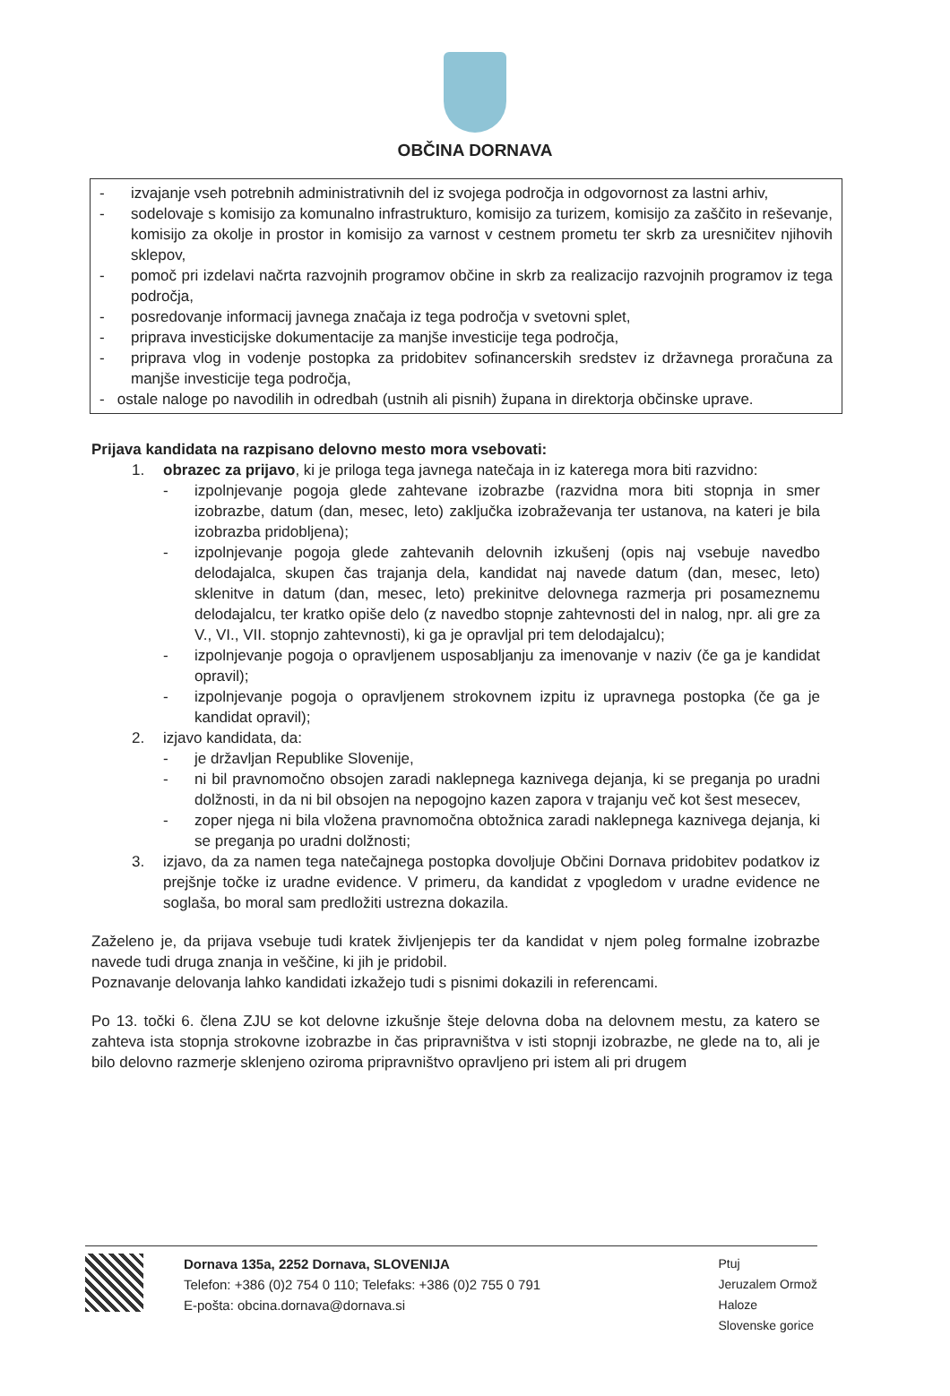OBČINA DORNAVA
- izvajanje vseh potrebnih administrativnih del iz svojega področja in odgovornost za lastni arhiv,
- sodelovaje s komisijo za komunalno infrastrukturo, komisijo za turizem, komisijo za zaščito in reševanje, komisijo za okolje in prostor in komisijo za varnost v cestnem prometu ter skrb za uresničitev njihovih sklepov,
- pomoč pri izdelavi načrta razvojnih programov občine in skrb za realizacijo razvojnih programov iz tega področja,
- posredovanje informacij javnega značaja iz tega področja v svetovni splet,
- priprava investicijske dokumentacije za manjše investicije tega področja,
- priprava vlog in vodenje postopka za pridobitev sofinancerskih sredstev iz državnega proračuna za manjše investicije tega področja,
- ostale naloge po navodilih in odredbah (ustnih ali pisnih) župana in direktorja občinske uprave.
Prijava kandidata na razpisano delovno mesto mora vsebovati:
1. obrazec za prijavo, ki je priloga tega javnega natečaja in iz katerega mora biti razvidno:
- izpolnjevanje pogoja glede zahtevane izobrazbe (razvidna mora biti stopnja in smer izobrazbe, datum (dan, mesec, leto) zaključka izobraževanja ter ustanova, na kateri je bila izobrazba pridobljena);
- izpolnjevanje pogoja glede zahtevanih delovnih izkušenj (opis naj vsebuje navedbo delodajalca, skupen čas trajanja dela, kandidat naj navede datum (dan, mesec, leto) sklenitve in datum (dan, mesec, leto) prekinitve delovnega razmerja pri posameznemu delodajalcu, ter kratko opiše delo (z navedbo stopnje zahtevnosti del in nalog, npr. ali gre za V., VI., VII. stopnjo zahtevnosti), ki ga je opravljal pri tem delodajalcu);
- izpolnjevanje pogoja o opravljenem usposabljanju za imenovanje v naziv (če ga je kandidat opravil);
- izpolnjevanje pogoja o opravljenem strokovnem izpitu iz upravnega postopka (če ga je kandidat opravil);
2. izjavo kandidata, da:
- je državljan Republike Slovenije,
- ni bil pravnomočno obsojen zaradi naklepnega kaznivega dejanja, ki se preganja po uradni dolžnosti, in da ni bil obsojen na nepogojno kazen zapora v trajanju več kot šest mesecev,
- zoper njega ni bila vložena pravnomočna obtožnica zaradi naklepnega kaznivega dejanja, ki se preganja po uradni dolžnosti;
3. izjavo, da za namen tega natečajnega postopka dovoljuje Občini Dornava pridobitev podatkov iz prejšnje točke iz uradne evidence. V primeru, da kandidat z vpogledom v uradne evidence ne soglaša, bo moral sam predložiti ustrezna dokazila.
Zaželeno je, da prijava vsebuje tudi kratek življenjepis ter da kandidat v njem poleg formalne izobrazbe navede tudi druga znanja in veščine, ki jih je pridobil.
Poznavanje delovanja lahko kandidati izkažejo tudi s pisnimi dokazili in referencami.
Po 13. točki 6. člena ZJU se kot delovne izkušnje šteje delovna doba na delovnem mestu, za katero se zahteva ista stopnja strokovne izobrazbe in čas pripravništva v isti stopnji izobrazbe, ne glede na to, ali je bilo delovno razmerje sklenjeno oziroma pripravništvo opravljeno pri istem ali pri drugem
Dornava 135a, 2252 Dornava, SLOVENIJA
Telefon: +386 (0)2 754 0 110; Telefaks: +386 (0)2 755 0 791
E-pošta: obcina.dornava@dornava.si
Ptuj
Jeruzalem Ormož
Haloze
Slovenske gorice